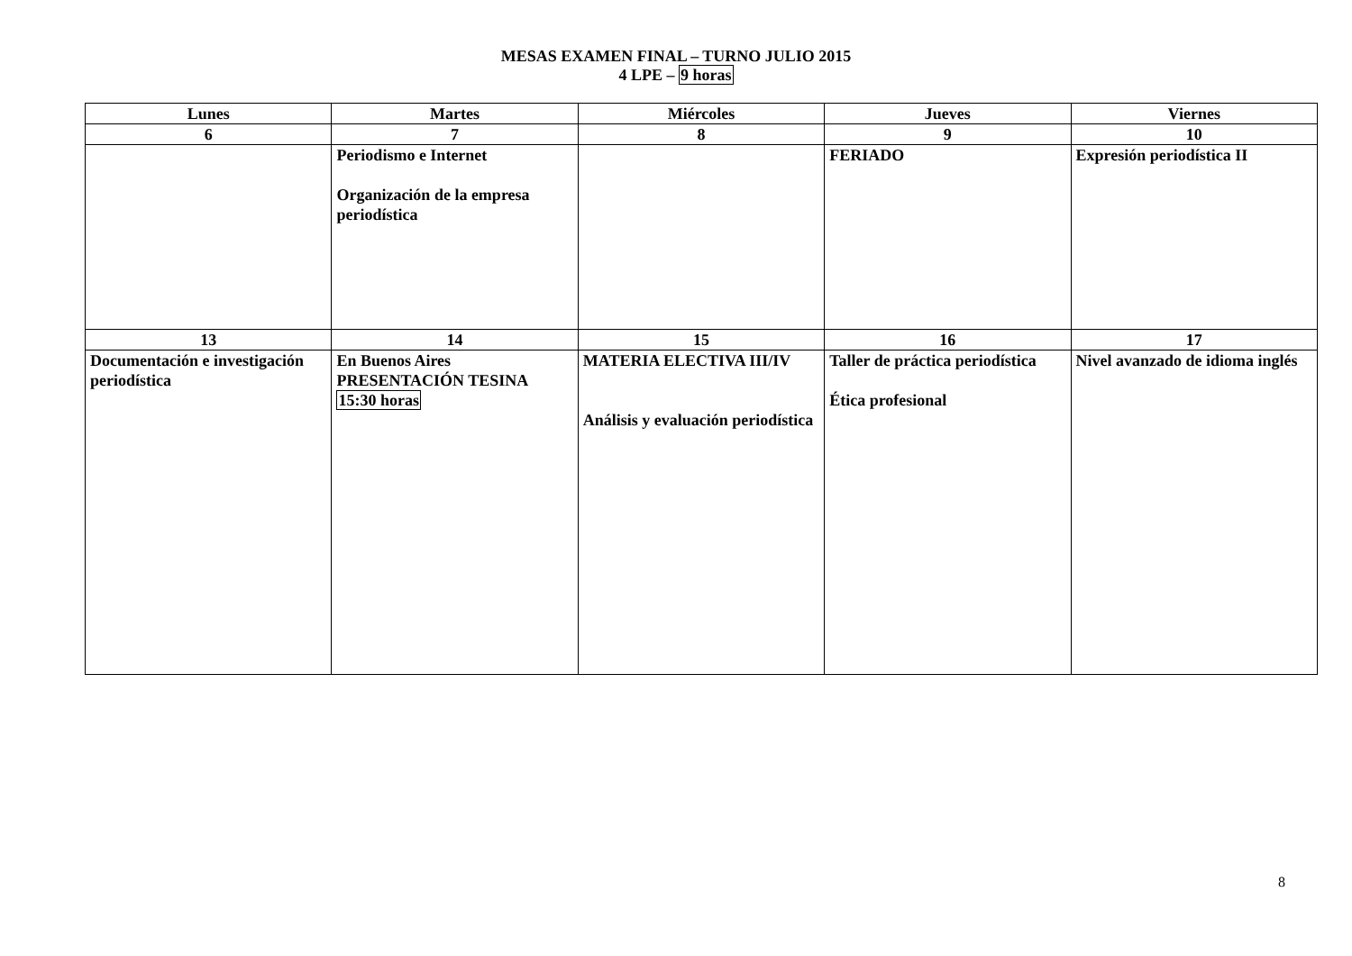MESAS EXAMEN FINAL – TURNO JULIO 2015
4 LPE – 9 horas
| Lunes | Martes | Miércoles | Jueves | Viernes |
| --- | --- | --- | --- | --- |
| 6 | 7 | 8 | 9 | 10 |
| | Periodismo e Internet Organización de la empresa periodística | | FERIADO | Expresión periodística II |
| 13 | 14 | 15 | 16 | 17 |
| Documentación e investigación periodística | En Buenos Aires PRESENTACIÓN TESINA 15:30 horas | MATERIA ELECTIVA III/IV Análisis y evaluación periodística | Taller de práctica periodística Ética profesional | Nivel avanzado de idioma inglés |
8